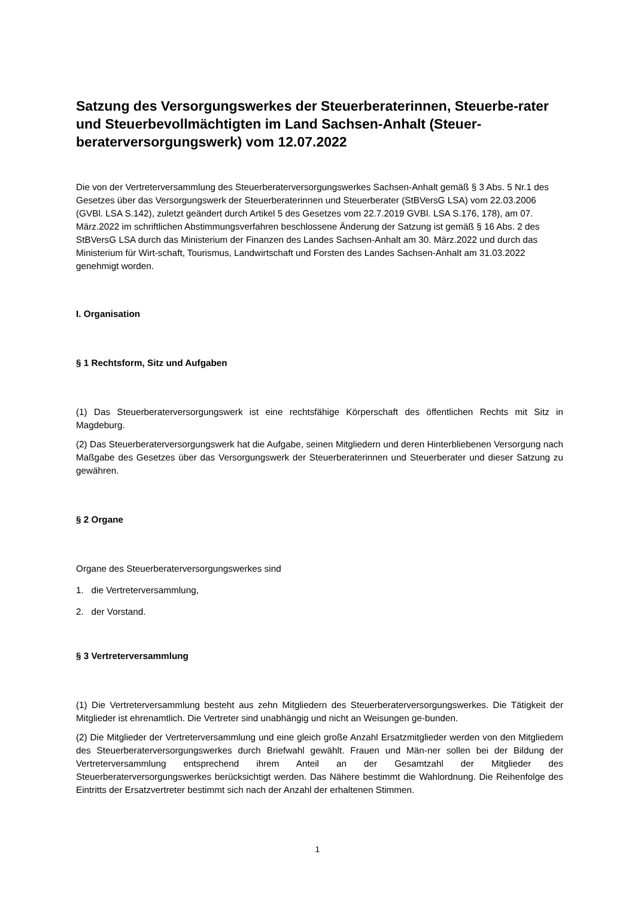Satzung des Versorgungswerkes der Steuerberaterinnen, Steuerbe-rater und Steuerbevollmächtigten im Land Sachsen-Anhalt (Steuer-beraterversorgungswerk) vom 12.07.2022
Die von der Vertreterversammlung des Steuerberaterversorgungswerkes Sachsen-Anhalt gemäß § 3 Abs. 5 Nr.1 des Gesetzes über das Versorgungswerk der Steuerberaterinnen und Steuerberater (StBVersG LSA) vom 22.03.2006 (GVBl. LSA S.142), zuletzt geändert durch Artikel 5 des Gesetzes vom 22.7.2019 GVBl. LSA S.176, 178), am 07. März.2022 im schriftlichen Abstimmungsverfahren beschlossene Änderung der Satzung ist gemäß § 16 Abs. 2 des StBVersG LSA durch das Ministerium der Finanzen des Landes Sachsen-Anhalt am 30. März.2022 und durch das Ministerium für Wirt-schaft, Tourismus, Landwirtschaft und Forsten des Landes Sachsen-Anhalt am 31.03.2022 genehmigt worden.
I. Organisation
§ 1 Rechtsform, Sitz und Aufgaben
(1) Das Steuerberaterversorgungswerk ist eine rechtsfähige Körperschaft des öffentlichen Rechts mit Sitz in Magdeburg.
(2) Das Steuerberaterversorgungswerk hat die Aufgabe, seinen Mitgliedern und deren Hinterbliebenen Versorgung nach Maßgabe des Gesetzes über das Versorgungswerk der Steuerberaterinnen und Steuerberater und dieser Satzung zu gewähren.
§ 2 Organe
Organe des Steuerberaterversorgungswerkes sind
1. die Vertreterversammlung,
2. der Vorstand.
§ 3 Vertreterversammlung
(1) Die Vertreterversammlung besteht aus zehn Mitgliedern des Steuerberaterversorgungswerkes. Die Tätigkeit der Mitglieder ist ehrenamtlich. Die Vertreter sind unabhängig und nicht an Weisungen ge-bunden.
(2) Die Mitglieder der Vertreterversammlung und eine gleich große Anzahl Ersatzmitglieder werden von den Mitgliedern des Steuerberaterversorgungswerkes durch Briefwahl gewählt. Frauen und Män-ner sollen bei der Bildung der Vertreterversammlung entsprechend ihrem Anteil an der Gesamtzahl der Mitglieder des Steuerberaterversorgungswerkes berücksichtigt werden. Das Nähere bestimmt die Wahlordnung. Die Reihenfolge des Eintritts der Ersatzvertreter bestimmt sich nach der Anzahl der erhaltenen Stimmen.
1